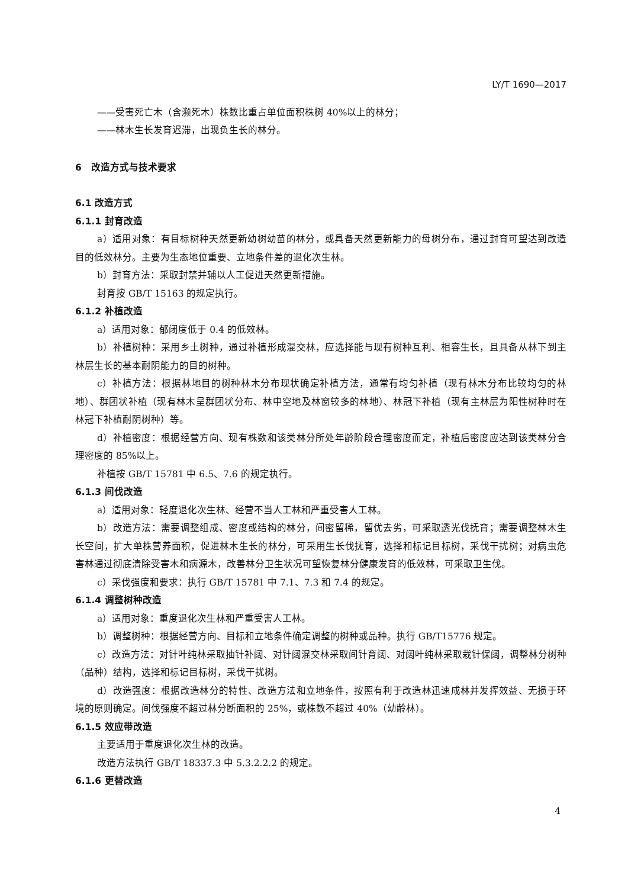LY/T 1690—2017
——受害死亡木（含濒死木）株数比重占单位面积株树 40%以上的林分；
——林木生长发育迟滞，出现负生长的林分。
6　改造方式与技术要求
6.1 改造方式
6.1.1 封育改造
a）适用对象：有目标树种天然更新幼树幼苗的林分，或具备天然更新能力的母树分布，通过封育可望达到改造目的低效林分。主要为生态地位重要、立地条件差的退化次生林。
b）封育方法：采取封禁并辅以人工促进天然更新措施。
封育按 GB/T 15163 的规定执行。
6.1.2 补植改造
a）适用对象：郁闭度低于 0.4 的低效林。
b）补植树种：采用乡土树种，通过补植形成混交林，应选择能与现有树种互利、相容生长，且具备从林下到主林层生长的基本耐阴能力的目的树种。
c）补植方法：根据林地目的树种林木分布现状确定补植方法，通常有均匀补植（现有林木分布比较均匀的林地）、群团状补植（现有林木呈群团状分布、林中空地及林窗较多的林地）、林冠下补植（现有主林层为阳性树种时在林冠下补植耐阴树种）等。
d）补植密度：根据经营方向、现有株数和该类林分所处年龄阶段合理密度而定，补植后密度应达到该类林分合理密度的 85%以上。
补植按 GB/T 15781 中 6.5、7.6 的规定执行。
6.1.3 间伐改造
a）适用对象：轻度退化次生林、经营不当人工林和严重受害人工林。
b）改造方法：需要调整组成、密度或结构的林分，间密留稀，留优去劣，可采取透光伐抚育；需要调整林木生长空间，扩大单株营养面积，促进林木生长的林分，可采用生长伐抚育，选择和标记目标树，采伐干扰树；对病虫危害林通过彻底清除受害木和病源木，改善林分卫生状况可望恢复林分健康发育的低效林，可采取卫生伐。
c）采伐强度和要求：执行 GB/T 15781 中 7.1、7.3 和 7.4 的规定。
6.1.4 调整树种改造
a）适用对象：重度退化次生林和严重受害人工林。
b）调整树种：根据经营方向、目标和立地条件确定调整的树种或品种。执行 GB/T15776 规定。
c）改造方法：对针叶纯林采取抽针补阔、对针阔混交林采取间针育阔、对阔叶纯林采取栽针保阔，调整林分树种（品种）结构，选择和标记目标树，采伐干扰树。
d）改造强度：根据改造林分的特性、改造方法和立地条件，按照有利于改造林迅速成林并发挥效益、无损于环境的原则确定。间伐强度不超过林分断面积的 25%，或株数不超过 40%（幼龄林）。
6.1.5 效应带改造
主要适用于重度退化次生林的改造。
改造方法执行 GB/T 18337.3 中 5.3.2.2.2 的规定。
6.1.6 更替改造
4